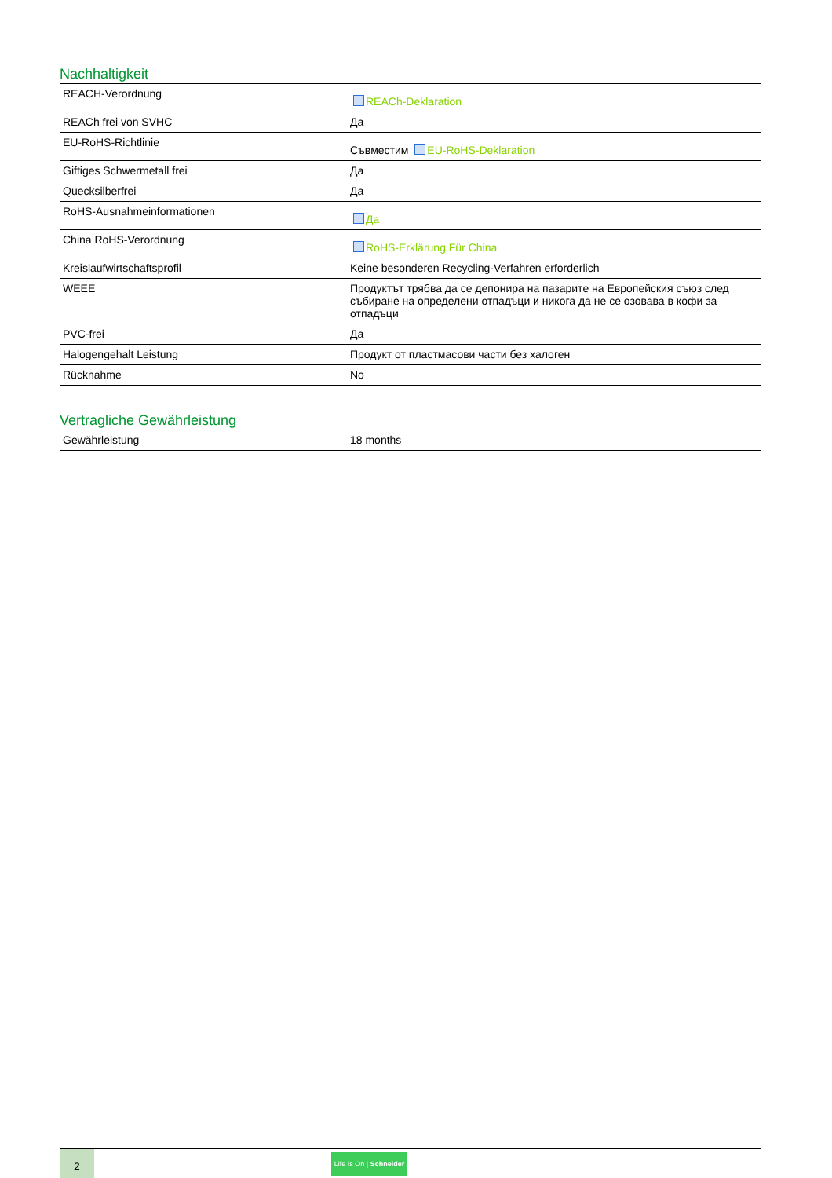Nachhaltigkeit
| REACH-Verordnung | REACh-Deklaration |
| REACh frei von SVHC | Да |
| EU-RoHS-Richtlinie | Съвместим EU-RoHS-Deklaration |
| Giftiges Schwermetall frei | Да |
| Quecksilberfrei | Да |
| RoHS-Ausnahmeinformationen | Да |
| China RoHS-Verordnung | RoHS-Erklärung Für China |
| Kreislaufwirtschaftsprofil | Keine besonderen Recycling-Verfahren erforderlich |
| WEEE | Продуктът трябва да се депонира на пазарите на Европейския съюз след събиране на определени отпадъци и никога да не се озовава в кофи за отпадъци |
| PVC-frei | Да |
| Halogengehalt Leistung | Продукт от пластмасови части без халоген |
| Rücknahme | No |
Vertragliche Gewährleistung
| Gewährleistung | 18 months |
2
Life Is On | Schneider